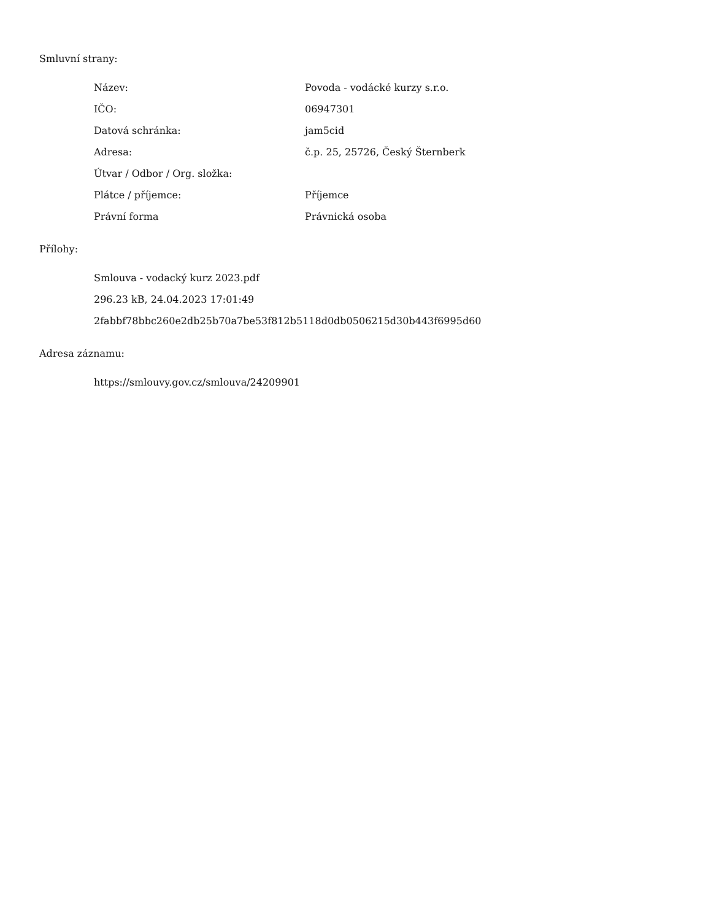Smluvní strany:
| Název: | Povoda - vodácké kurzy s.r.o. |
| IČO: | 06947301 |
| Datová schránka: | jam5cid |
| Adresa: | č.p. 25, 25726, Český Šternberk |
| Útvar / Odbor / Org. složka: | |
| Plátce / příjemce: | Příjemce |
| Právní forma | Právnická osoba |
Přílohy:
Smlouva - vodacký kurz 2023.pdf
296.23 kB, 24.04.2023 17:01:49
2fabbf78bbc260e2db25b70a7be53f812b5118d0db0506215d30b443f6995d60
Adresa záznamu:
https://smlouvy.gov.cz/smlouva/24209901